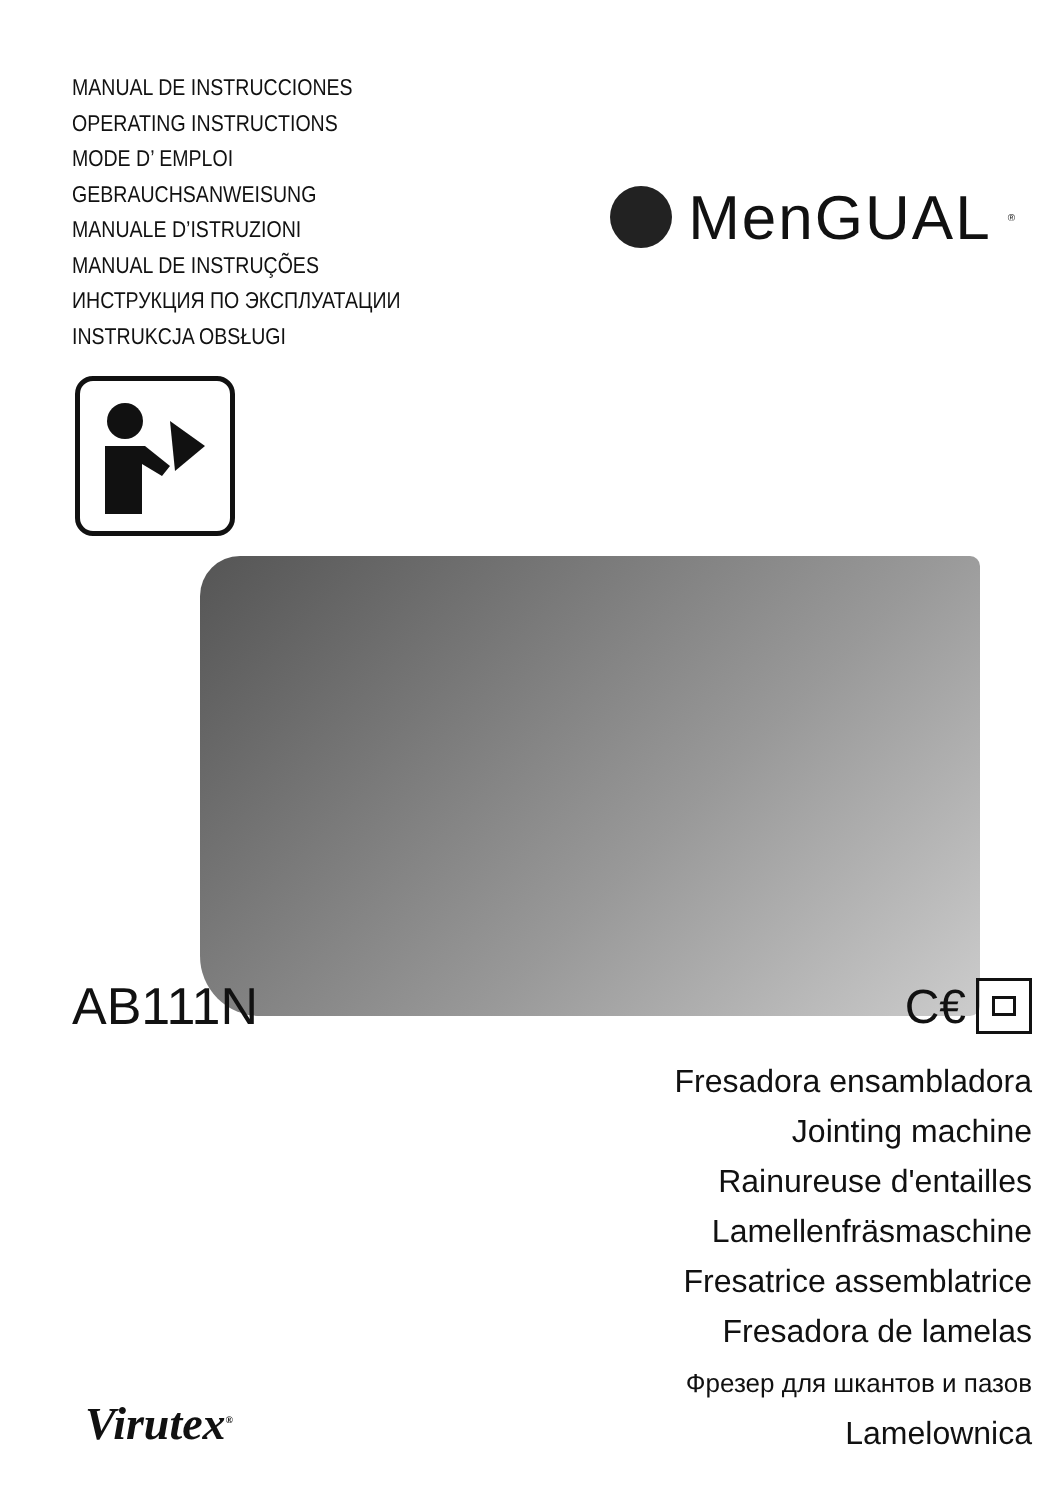MANUAL DE INSTRUCCIONES
OPERATING INSTRUCTIONS
MODE D’ EMPLOI
GEBRAUCHSANWEISUNG
MANUALE D’ISTRUZIONI
MANUAL DE INSTRUÇÕES
ИНСТРУКЦИЯ ПО ЭКСПЛУАТАЦИИ
INSTRUKCJA OBSŁUGI
MenGUAL<sup>®</sup>
AB111N C€
Fresadora ensambladora
Jointing machine
Rainureuse d'entailles
Lamellenfräsmaschine
Fresatrice assemblatrice
Fresadora de lamelas
Фрезер для шкантов и пазов
Lamelownica
Virutex<sup>®</sup>